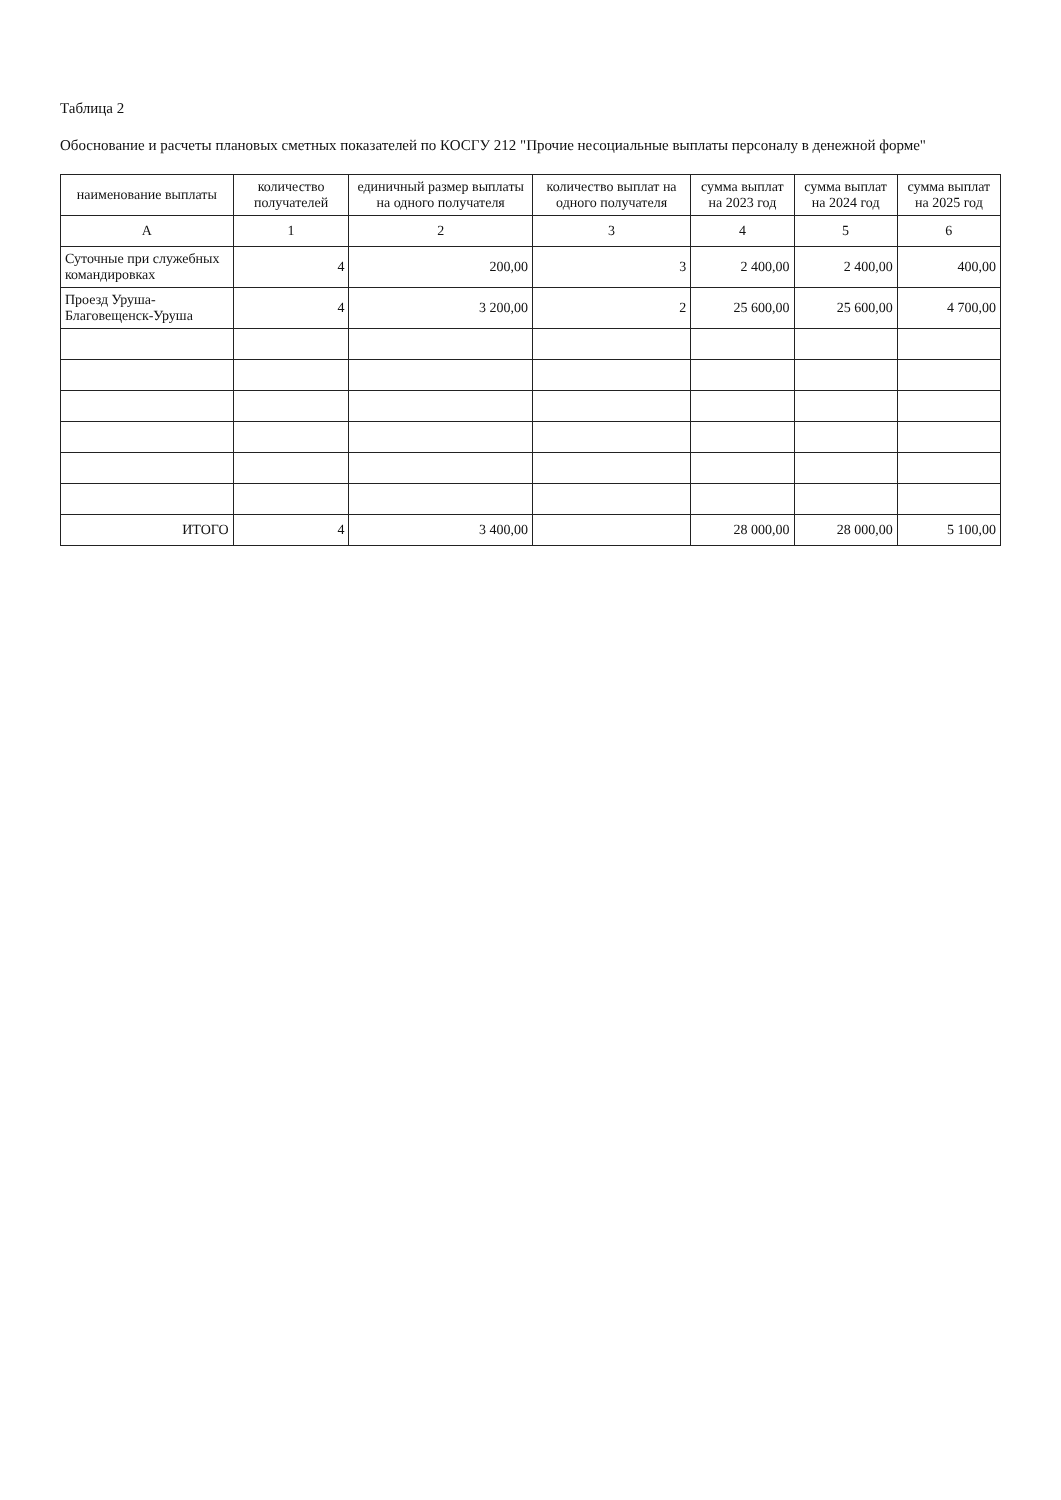Таблица 2
Обоснование и расчеты плановых сметных показателей по КОСГУ 212 "Прочие несоциальные выплаты персоналу в денежной форме"
| наименование выплаты | количество получателей | единичный размер выплаты на одного получателя | количество выплат на одного получателя | сумма выплат на 2023 год | сумма выплат на 2024 год | сумма выплат на 2025 год |
| --- | --- | --- | --- | --- | --- | --- |
| А | 1 | 2 | 3 | 4 | 5 | 6 |
| Суточные при служебных командировках | 4 | 200,00 | 3 | 2 400,00 | 2 400,00 | 400,00 |
| Проезд Уруша-Благовещенск-Уруша | 4 | 3 200,00 | 2 | 25 600,00 | 25 600,00 | 4 700,00 |
| ИТОГО | 4 | 3 400,00 | | 28 000,00 | 28 000,00 | 5 100,00 |